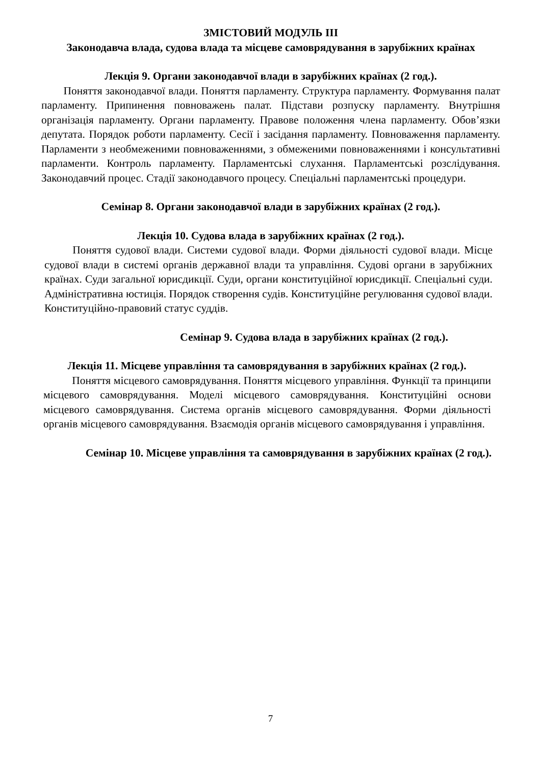ЗМІСТОВИЙ МОДУЛЬ ІІІ
Законодавча влада, судова влада та місцеве самоврядування в зарубіжних країнах
Лекція 9. Органи законодавчої влади в зарубіжних країнах (2 год.).
Поняття законодавчої влади. Поняття парламенту. Структура парламенту. Формування палат парламенту. Припинення повноважень палат. Підстави розпуску парламенту. Внутрішня організація парламенту. Органи парламенту. Правове положення члена парламенту. Обов’язки депутата. Порядок роботи парламенту. Сесії і засідання парламенту. Повноваження парламенту. Парламенти з необмеженими повноваженнями, з обмеженими повноваженнями і консультативні парламенти. Контроль парламенту. Парламентські слухання. Парламентські розслідування. Законодавчий процес. Стадії законодавчого процесу. Спеціальні парламентські процедури.
Семінар 8. Органи законодавчої влади в зарубіжних країнах (2 год.).
Лекція 10. Судова влада в зарубіжних країнах (2 год.).
Поняття судової влади. Системи судової влади. Форми діяльності судової влади. Місце судової влади в системі органів державної влади та управління. Судові органи в зарубіжних країнах. Суди загальної юрисдикції. Суди, органи конституційної юрисдикції. Спеціальні суди. Адміністративна юстиція. Порядок створення судів. Конституційне регулювання судової влади. Конституційно-правовий статус суддів.
Семінар 9. Судова влада в зарубіжних країнах (2 год.).
Лекція 11. Місцеве управління та самоврядування в зарубіжних країнах (2 год.).
Поняття місцевого самоврядування. Поняття місцевого управління. Функції та принципи місцевого самоврядування. Моделі місцевого самоврядування. Конституційні основи місцевого самоврядування. Система органів місцевого самоврядування. Форми діяльності органів місцевого самоврядування. Взаємодія органів місцевого самоврядування і управління.
Семінар 10. Місцеве управління та самоврядування в зарубіжних країнах (2 год.).
7